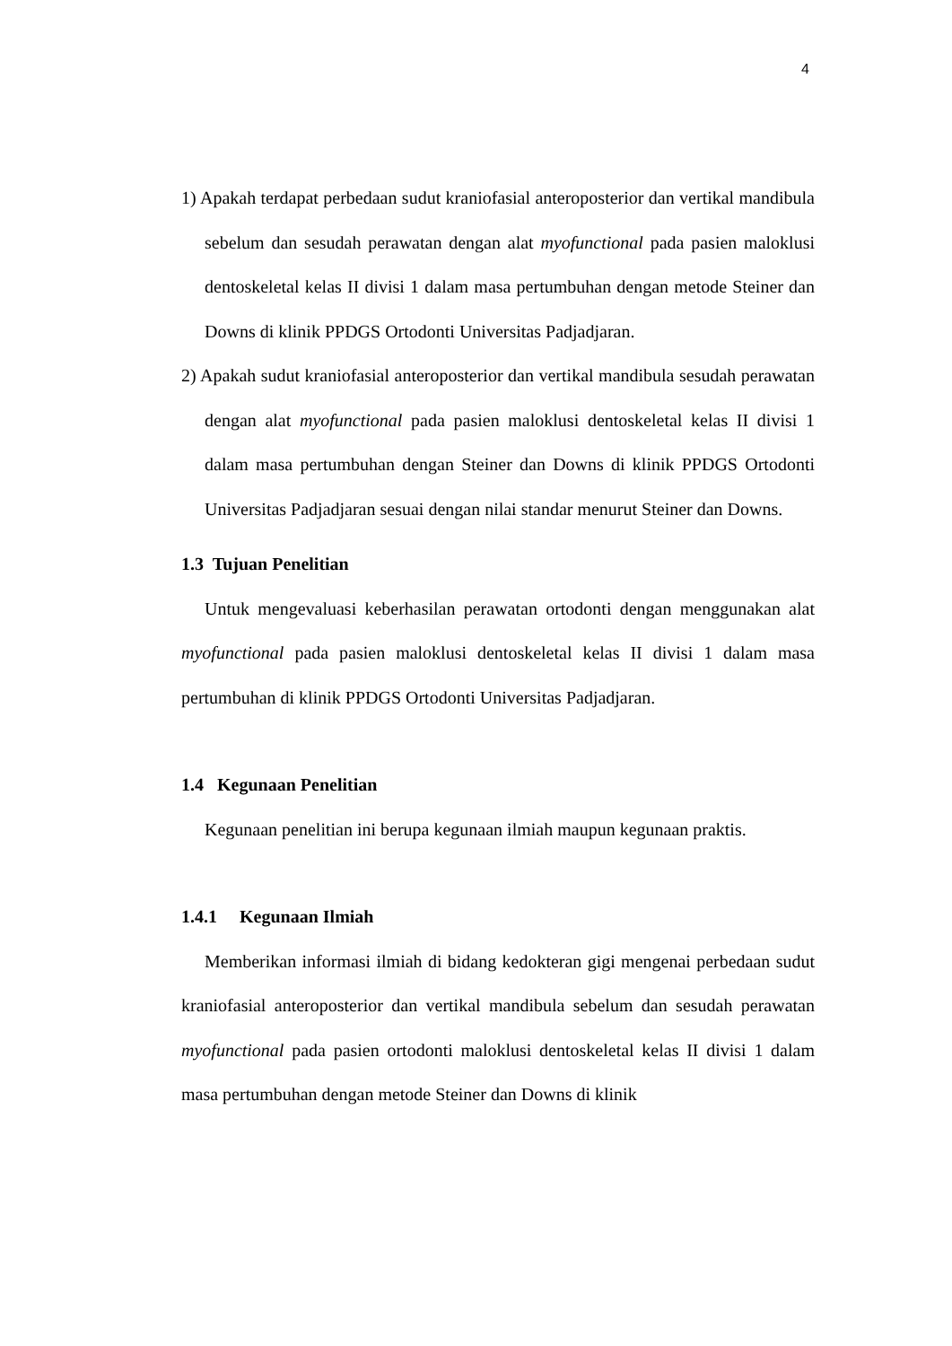4
1) Apakah terdapat perbedaan sudut kraniofasial anteroposterior dan vertikal mandibula sebelum dan sesudah perawatan dengan alat myofunctional pada pasien maloklusi dentoskeletal kelas II divisi 1 dalam masa pertumbuhan dengan metode Steiner dan Downs di klinik PPDGS Ortodonti Universitas Padjadjaran.
2) Apakah sudut kraniofasial anteroposterior dan vertikal mandibula sesudah perawatan dengan alat myofunctional pada pasien maloklusi dentoskeletal kelas II divisi 1 dalam masa pertumbuhan dengan Steiner dan Downs di klinik PPDGS Ortodonti Universitas Padjadjaran sesuai dengan nilai standar menurut Steiner dan Downs.
1.3 Tujuan Penelitian
Untuk mengevaluasi keberhasilan perawatan ortodonti dengan menggunakan alat myofunctional pada pasien maloklusi dentoskeletal kelas II divisi 1 dalam masa pertumbuhan di klinik PPDGS Ortodonti Universitas Padjadjaran.
1.4 Kegunaan Penelitian
Kegunaan penelitian ini berupa kegunaan ilmiah maupun kegunaan praktis.
1.4.1 Kegunaan Ilmiah
Memberikan informasi ilmiah di bidang kedokteran gigi mengenai perbedaan sudut kraniofasial anteroposterior dan vertikal mandibula sebelum dan sesudah perawatan myofunctional pada pasien ortodonti maloklusi dentoskeletal kelas II divisi 1 dalam masa pertumbuhan dengan metode Steiner dan Downs di klinik